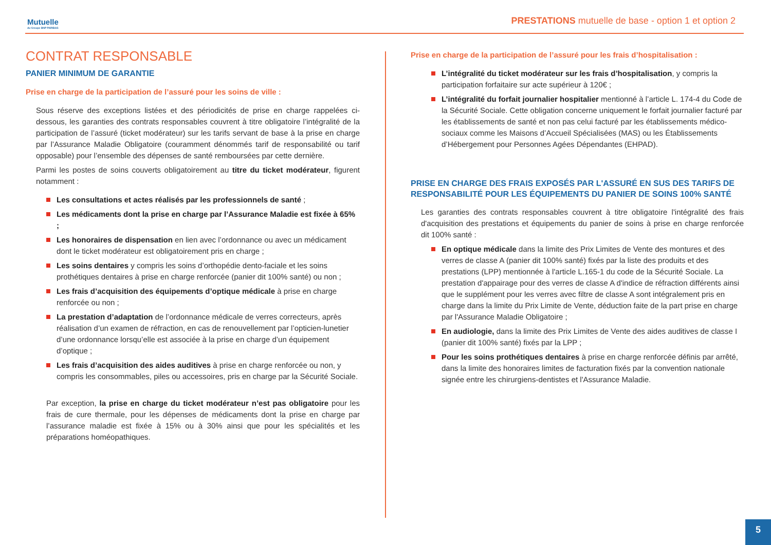Mutuelle
du Groupe BNP PARIBAS
PRESTATIONS mutuelle de base - option 1 et option 2
CONTRAT RESPONSABLE
PANIER MINIMUM DE GARANTIE
Prise en charge de la participation de l’assuré pour les soins de ville :
Sous réserve des exceptions listées et des périodicités de prise en charge rappelées ci-dessous, les garanties des contrats responsables couvrent à titre obligatoire l’intégralité de la participation de l’assuré (ticket modérateur) sur les tarifs servant de base à la prise en charge par l’Assurance Maladie Obligatoire (couramment dénommés tarif de responsabilité ou tarif opposable) pour l’ensemble des dépenses de santé remboursées par cette dernière.
Parmi les postes de soins couverts obligatoirement au titre du ticket modérateur, figurent notamment :
Les consultations et actes réalisés par les professionnels de santé ;
Les médicaments dont la prise en charge par l’Assurance Maladie est fixée à 65% ;
Les honoraires de dispensation en lien avec l’ordonnance ou avec un médicament dont le ticket modérateur est obligatoirement pris en charge ;
Les soins dentaires y compris les soins d’orthopédie dento-faciale et les soins prothétiques dentaires à prise en charge renforcée (panier dit 100% santé) ou non ;
Les frais d’acquisition des équipements d’optique médicale à prise en charge renforcée ou non ;
La prestation d’adaptation de l’ordonnance médicale de verres correcteurs, après réalisation d’un examen de réfraction, en cas de renouvellement par l’opticien-lunetier d’une ordonnance lorsqu’elle est associée à la prise en charge d’un équipement d’optique ;
Les frais d’acquisition des aides auditives à prise en charge renforcée ou non, y compris les consommables, piles ou accessoires, pris en charge par la Sécurité Sociale.
Par exception, la prise en charge du ticket modérateur n’est pas obligatoire pour les frais de cure thermale, pour les dépenses de médicaments dont la prise en charge par l’assurance maladie est fixée à 15% ou à 30% ainsi que pour les spécialités et les préparations homéopathiques.
Prise en charge de la participation de l’assuré pour les frais d’hospitalisation :
L’intégralité du ticket modérateur sur les frais d’hospitalisation, y compris la participation forfaitaire sur acte supérieur à 120€ ;
L’intégralité du forfait journalier hospitalier mentionné à l’article L. 174-4 du Code de la Sécurité Sociale. Cette obligation concerne uniquement le forfait journalier facturé par les établissements de santé et non pas celui facturé par les établissements médico-sociaux comme les Maisons d’Accueil Spécialisées (MAS) ou les Établissements d’Hébergement pour Personnes Agées Dépendantes (EHPAD).
PRISE EN CHARGE DES FRAIS EXPOSÉS PAR L'ASSURÉ EN SUS DES TARIFS DE RESPONSABILITÉ POUR LES ÉQUIPEMENTS DU PANIER DE SOINS 100% SANTÉ
Les garanties des contrats responsables couvrent à titre obligatoire l'intégralité des frais d'acquisition des prestations et équipements du panier de soins à prise en charge renforcée dit 100% santé :
En optique médicale dans la limite des Prix Limites de Vente des montures et des verres de classe A (panier dit 100% santé) fixés par la liste des produits et des prestations (LPP) mentionnée à l'article L.165-1 du code de la Sécurité Sociale. La prestation d'appairage pour des verres de classe A d'indice de réfraction différents ainsi que le supplément pour les verres avec filtre de classe A sont intégralement pris en charge dans la limite du Prix Limite de Vente, déduction faite de la part prise en charge par l'Assurance Maladie Obligatoire ;
En audiologie, dans la limite des Prix Limites de Vente des aides auditives de classe I (panier dit 100% santé) fixés par la LPP ;
Pour les soins prothétiques dentaires à prise en charge renforcée définis par arrêté, dans la limite des honoraires limites de facturation fixés par la convention nationale signée entre les chirurgiens-dentistes et l'Assurance Maladie.
5